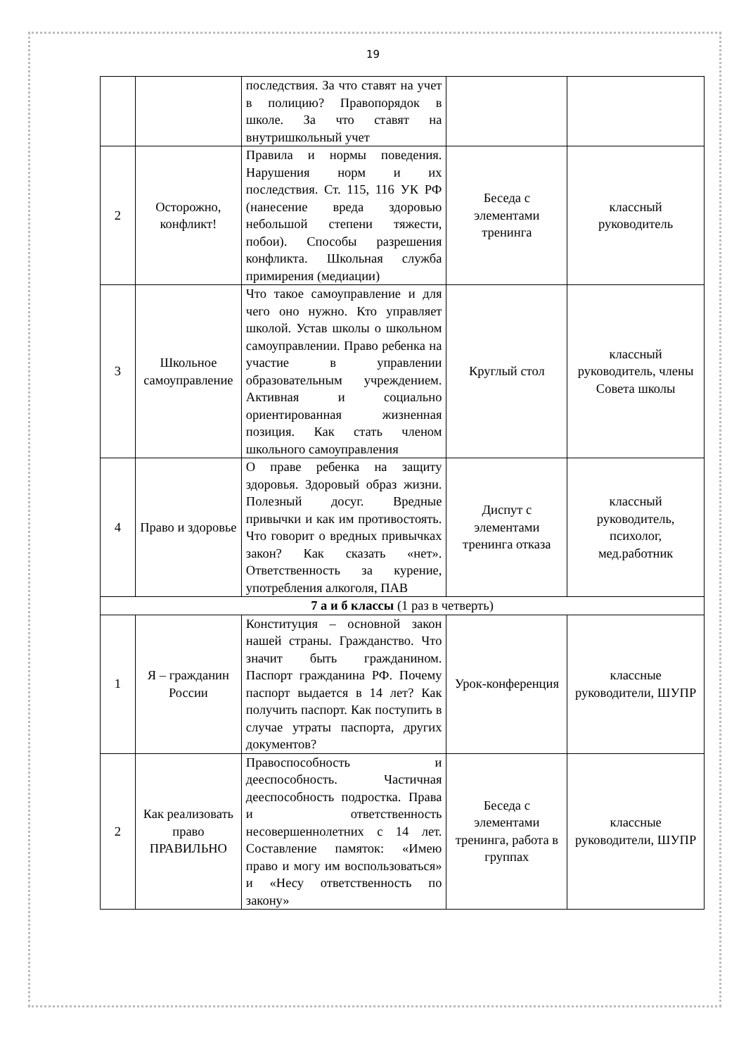19
| | | последствия. За что ставят на учет в полицию? Правопорядок в школе. За что ставят на внутришкольный учет | | |
| 2 | Осторожно, конфликт! | Правила и нормы поведения. Нарушения норм и их последствия. Ст. 115, 116 УК РФ (нанесение вреда здоровью небольшой степени тяжести, побои). Способы разрешения конфликта. Школьная служба примирения (медиации) | Беседа с элементами тренинга | классный руководитель |
| 3 | Школьное самоуправление | Что такое самоуправление и для чего оно нужно. Кто управляет школой. Устав школы о школьном самоуправлении. Право ребенка на участие в управлении образовательным учреждением. Активная и социально ориентированная жизненная позиция. Как стать членом школьного самоуправления | Круглый стол | классный руководитель, члены Совета школы |
| 4 | Право и здоровье | О праве ребенка на защиту здоровья. Здоровый образ жизни. Полезный досуг. Вредные привычки и как им противостоять. Что говорит о вредных привычках закон? Как сказать «нет». Ответственность за курение, употребления алкоголя, ПАВ | Диспут с элементами тренинга отказа | классный руководитель, психолог, мед.работник |
| 7 а и б классы (1 раз в четверть) | | | | |
| 1 | Я – гражданин России | Конституция – основной закон нашей страны. Гражданство. Что значит быть гражданином. Паспорт гражданина РФ. Почему паспорт выдается в 14 лет? Как получить паспорт. Как поступить в случае утраты паспорта, других документов? | Урок-конференция | классные руководители, ШУПР |
| 2 | Как реализовать право ПРАВИЛЬНО | Правоспособность и дееспособность. Частичная дееспособность подростка. Права и ответственность несовершеннолетних с 14 лет. Составление памяток: «Имею право и могу им воспользоваться» и «Несу ответственность по закону» | Беседа с элементами тренинга, работа в группах | классные руководители, ШУПР |